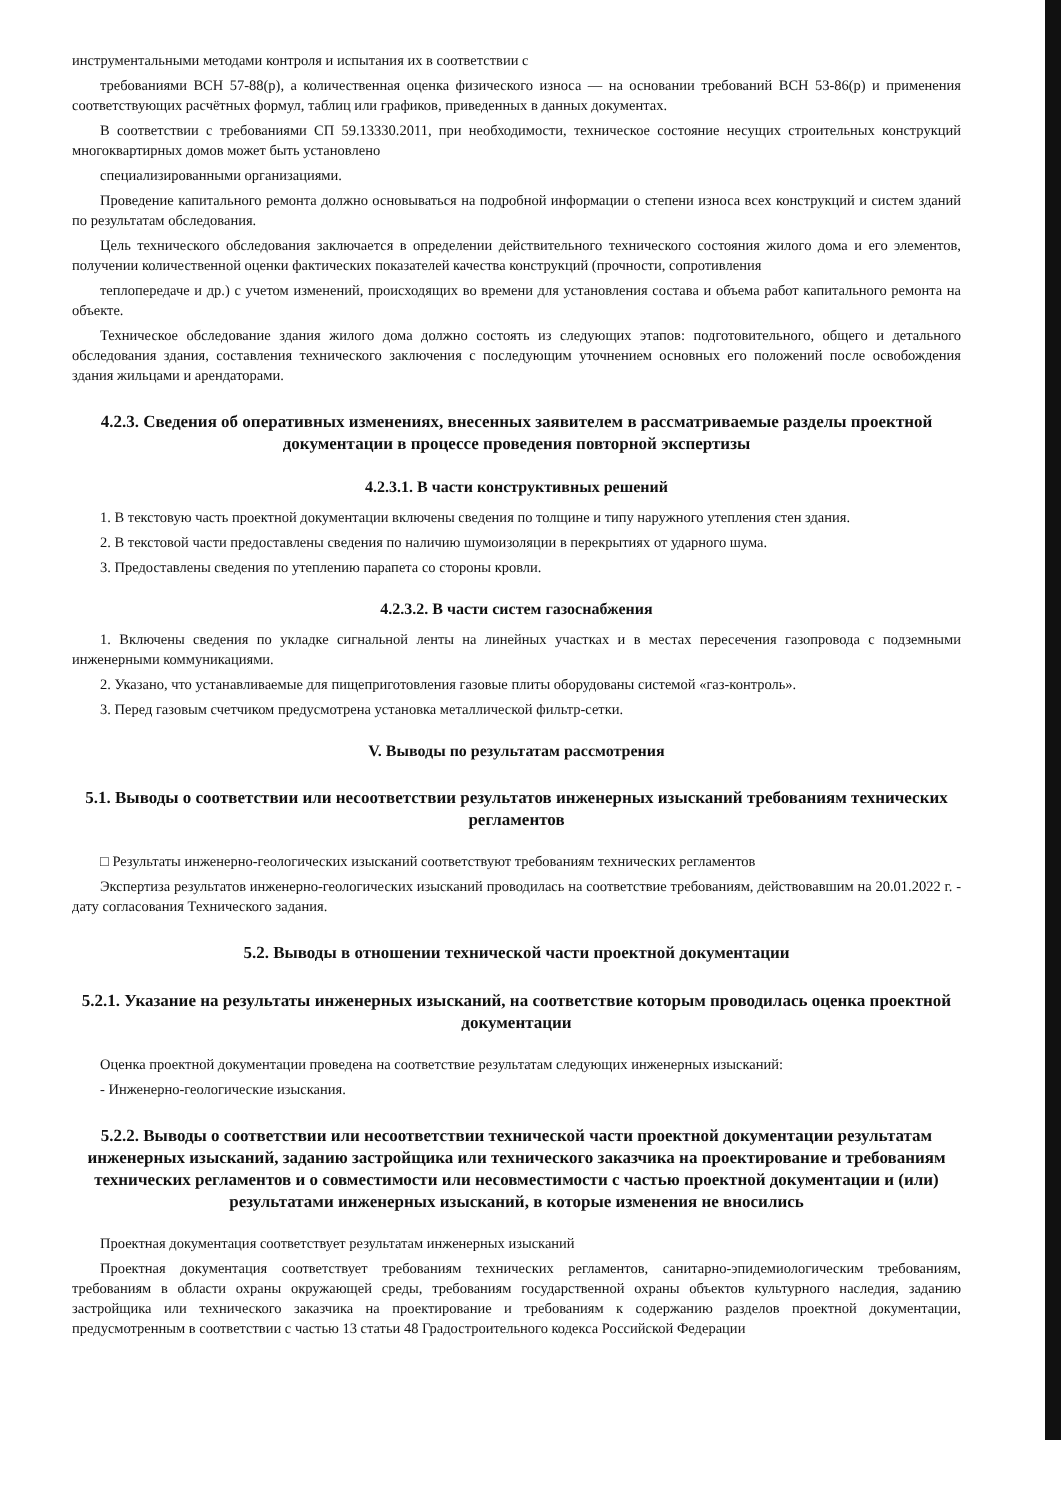инструментальными методами контроля и испытания их в соответствии с
требованиями ВСН 57-88(р), а количественная оценка физического износа — на основании требований ВСН 53-86(р) и применения соответствующих расчётных формул, таблиц или графиков, приведенных в данных документах.
В соответствии с требованиями СП 59.13330.2011, при необходимости, техническое состояние несущих строительных конструкций многоквартирных домов может быть установлено
специализированными организациями.
Проведение капитального ремонта должно основываться на подробной информации о степени износа всех конструкций и систем зданий по результатам обследования.
Цель технического обследования заключается в определении действительного технического состояния жилого дома и его элементов, получении количественной оценки фактических показателей качества конструкций (прочности, сопротивления
теплопередаче и др.) с учетом изменений, происходящих во времени для установления состава и объема работ капитального ремонта на объекте.
Техническое обследование здания жилого дома должно состоять из следующих этапов: подготовительного, общего и детального обследования здания, составления технического заключения с последующим уточнением основных его положений после освобождения здания жильцами и арендаторами.
4.2.3. Сведения об оперативных изменениях, внесенных заявителем в рассматриваемые разделы проектной документации в процессе проведения повторной экспертизы
4.2.3.1. В части конструктивных решений
1. В текстовую часть проектной документации включены сведения по толщине и типу наружного утепления стен здания.
2. В текстовой части предоставлены сведения по наличию шумоизоляции в перекрытиях от ударного шума.
3. Предоставлены сведения по утеплению парапета со стороны кровли.
4.2.3.2. В части систем газоснабжения
1. Включены сведения по укладке сигнальной ленты на линейных участках и в местах пересечения газопровода с подземными инженерными коммуникациями.
2. Указано, что устанавливаемые для пищеприготовления газовые плиты оборудованы системой «газ-контроль».
3. Перед газовым счетчиком предусмотрена установка металлической фильтр-сетки.
V. Выводы по результатам рассмотрения
5.1. Выводы о соответствии или несоответствии результатов инженерных изысканий требованиям технических регламентов
□ Результаты инженерно-геологических изысканий соответствуют требованиям технических регламентов
Экспертиза результатов инженерно-геологических изысканий проводилась на соответствие требованиям, действовавшим на 20.01.2022 г. - дату согласования Технического задания.
5.2. Выводы в отношении технической части проектной документации
5.2.1. Указание на результаты инженерных изысканий, на соответствие которым проводилась оценка проектной документации
Оценка проектной документации проведена на соответствие результатам следующих инженерных изысканий:
- Инженерно-геологические изыскания.
5.2.2. Выводы о соответствии или несоответствии технической части проектной документации результатам инженерных изысканий, заданию застройщика или технического заказчика на проектирование и требованиям технических регламентов и о совместимости или несовместимости с частью проектной документации и (или) результатами инженерных изысканий, в которые изменения не вносились
Проектная документация соответствует результатам инженерных изысканий
Проектная документация соответствует требованиям технических регламентов, санитарно-эпидемиологическим требованиям, требованиям в области охраны окружающей среды, требованиям государственной охраны объектов культурного наследия, заданию застройщика или технического заказчика на проектирование и требованиям к содержанию разделов проектной документации, предусмотренным в соответствии с частью 13 статьи 48 Градостроительного кодекса Российской Федерации